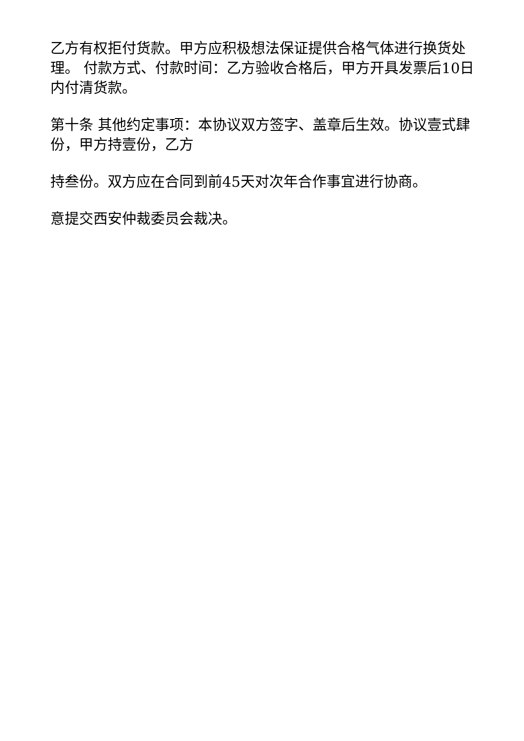乙方有权拒付货款。甲方应积极想法保证提供合格气体进行换货处理。 付款方式、付款时间：乙方验收合格后，甲方开具发票后10日内付清货款。
第十条 其他约定事项：本协议双方签字、盖章后生效。协议壹式肆份，甲方持壹份，乙方
持叁份。双方应在合同到前45天对次年合作事宜进行协商。
意提交西安仲裁委员会裁决。